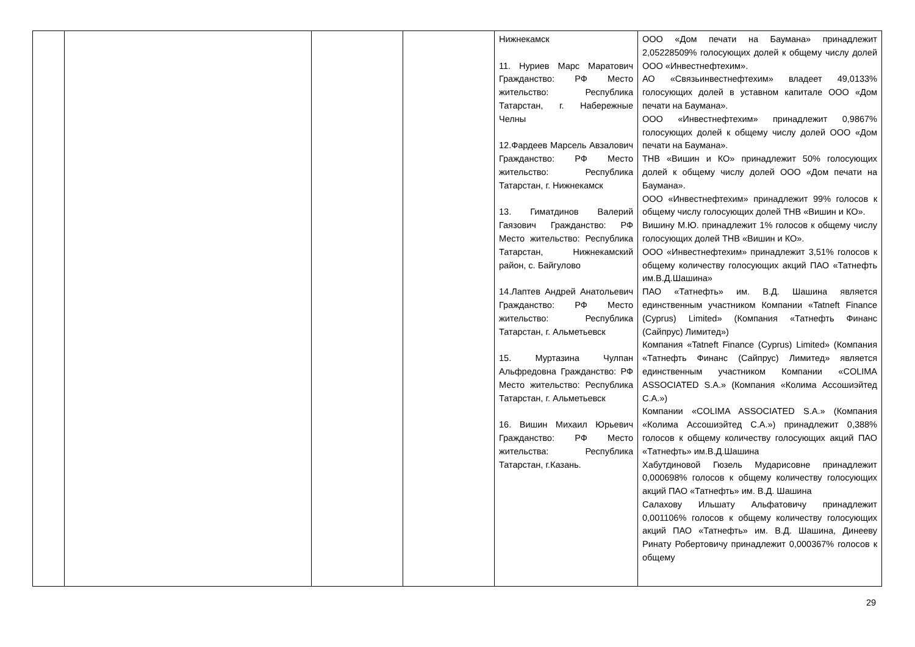| | | | | Нижнекамск 11. Нуриев Марс Маратович Гражданство: РФ Место жительство: Республика Татарстан, г. Набережные Челны 12.Фардеев Марсель Авзалович Гражданство: РФ Место жительство: Республика Татарстан, г. Нижнекамск 13. Гиматдинов Валерий Гаязович Гражданство: РФ Место жительство: Республика Татарстан, Нижнекамский район, с. Байгулово 14.Лаптев Андрей Анатольевич Гражданство: РФ Место жительство: Республика Татарстан, г. Альметьевск 15. Муртазина Чулпан Альфредовна Гражданство: РФ Место жительство: Республика Татарстан, г. Альметьевск 16. Вишин Михаил Юрьевич Гражданство: РФ Место жительства: Республика Татарстан, г.Казань. | ООО «Дом печати на Баумана» принадлежит 2,05228509% голосующих долей к общему числу долей ООО «Инвестнефтехим». АО «Связьинвестнефтехим» владеет 49,0133% голосующих долей в уставном капитале ООО «Дом печати на Баумана». ООО «Инвестнефтехим» принадлежит 0,9867% голосующих долей к общему числу долей ООО «Дом печати на Баумана». ТНВ «Вишин и КО» принадлежит 50% голосующих долей к общему числу долей ООО «Дом печати на Баумана». ООО «Инвестнефтехим» принадлежит 99% голосов к общему числу голосующих долей ТНВ «Вишин и КО». Вишину М.Ю. принадлежит 1% голосов к общему числу голосующих долей ТНВ «Вишин и КО». ООО «Инвестнефтехим» принадлежит 3,51% голосов к общему количеству голосующих акций ПАО «Татнефть им.В.Д.Шашина» ПАО «Татнефть» им. В.Д. Шашина является единственным участником Компании «Tatneft Finance (Cyprus) Limited» (Компания «Татнефть Финанс (Сайпрус) Лимитед») Компания «Tatneft Finance (Cyprus) Limited» (Компания «Татнефть Финанс (Сайпрус) Лимитед» является единственным участником Компании «COLIMA ASSOCIATED S.A.» (Компания «Колима Ассошиэйтед С.А.») Компании «COLIMA ASSOCIATED S.A.» (Компания «Колима Ассошиэйтед С.А.») принадлежит 0,388% голосов к общему количеству голосующих акций ПАО «Татнефть» им.В.Д.Шашина Хабутдиновой Гюзель Мударисовне принадлежит 0,000698% голосов к общему количеству голосующих акций ПАО «Татнефть» им. В.Д. Шашина Салахову Ильшату Альфатовичу принадлежит 0,001106% голосов к общему количеству голосующих акций ПАО «Татнефть» им. В.Д. Шашина, Динееву Ринату Робертовичу принадлежит 0,000367% голосов к общему |
29